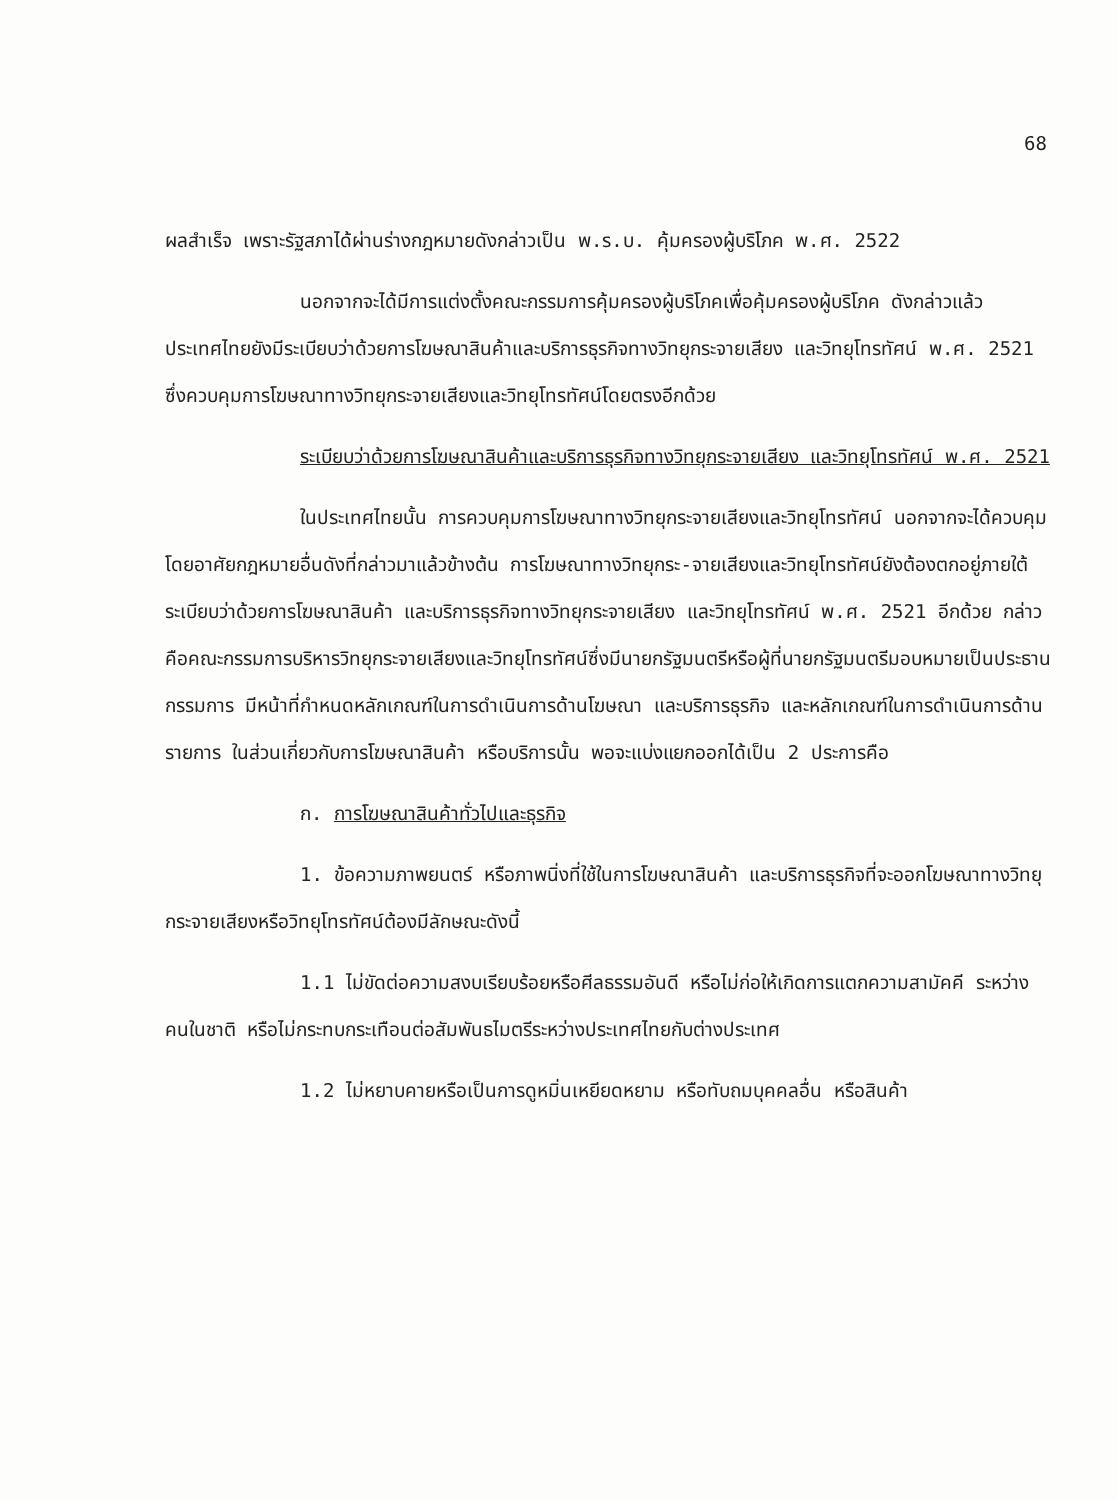68
ผลสำเร็จ เพราะรัฐสภาได้ผ่านร่างกฎหมายดังกล่าวเป็น พ.ร.บ. คุ้มครองผู้บริโภค พ.ศ. 2522
นอกจากจะได้มีการแต่งตั้งคณะกรรมการคุ้มครองผู้บริโภคเพื่อคุ้มครองผู้บริโภค ดังกล่าวแล้ว ประเทศไทยยังมีระเบียบว่าด้วยการโฆษณาสินค้าและบริการธุรกิจทางวิทยุกระจายเสียง และวิทยุโทรทัศน์ พ.ศ. 2521 ซึ่งควบคุมการโฆษณาทางวิทยุกระจายเสียงและวิทยุโทรทัศน์โดยตรงอีกด้วย
ระเบียบว่าด้วยการโฆษณาสินค้าและบริการธุรกิจทางวิทยุกระจายเสียง และวิทยุโทรทัศน์ พ.ศ. 2521
ในประเทศไทยนั้น การควบคุมการโฆษณาทางวิทยุกระจายเสียงและวิทยุโทรทัศน์ นอกจากจะได้ควบคุมโดยอาศัยกฎหมายอื่นดังที่กล่าวมาแล้วข้างต้น การโฆษณาทางวิทยุกระ-จายเสียงและวิทยุโทรทัศน์ยังต้องตกอยู่ภายใต้ระเบียบว่าด้วยการโฆษณาสินค้า และบริการธุรกิจทางวิทยุกระจายเสียง และวิทยุโทรทัศน์ พ.ศ. 2521 อีกด้วย กล่าวคือคณะกรรมการบริหารวิทยุกระจายเสียงและวิทยุโทรทัศน์ซึ่งมีนายกรัฐมนตรีหรือผู้ที่นายกรัฐมนตรีมอบหมายเป็นประธานกรรมการ มีหน้าที่กำหนดหลักเกณฑ์ในการดำเนินการด้านโฆษณา และบริการธุรกิจ และหลักเกณฑ์ในการดำเนินการด้านรายการ ในส่วนเกี่ยวกับการโฆษณาสินค้า หรือบริการนั้น พอจะแบ่งแยกออกได้เป็น 2 ประการคือ
ก. การโฆษณาสินค้าทั่วไปและธุรกิจ
1. ข้อความภาพยนตร์ หรือภาพนิ่งที่ใช้ในการโฆษณาสินค้า และบริการธุรกิจที่จะออกโฆษณาทางวิทยุกระจายเสียงหรือวิทยุโทรทัศน์ต้องมีลักษณะดังนี้
1.1 ไม่ขัดต่อความสงบเรียบร้อยหรือศีลธรรมอันดี หรือไม่ก่อให้เกิดการแตกความสามัคคี ระหว่างคนในชาติ หรือไม่กระทบกระเทือนต่อสัมพันธไมตรีระหว่างประเทศไทยกับต่างประเทศ
1.2 ไม่หยาบคายหรือเป็นการดูหมิ่นเหยียดหยาม หรือทับถมบุคคลอื่น หรือสินค้า